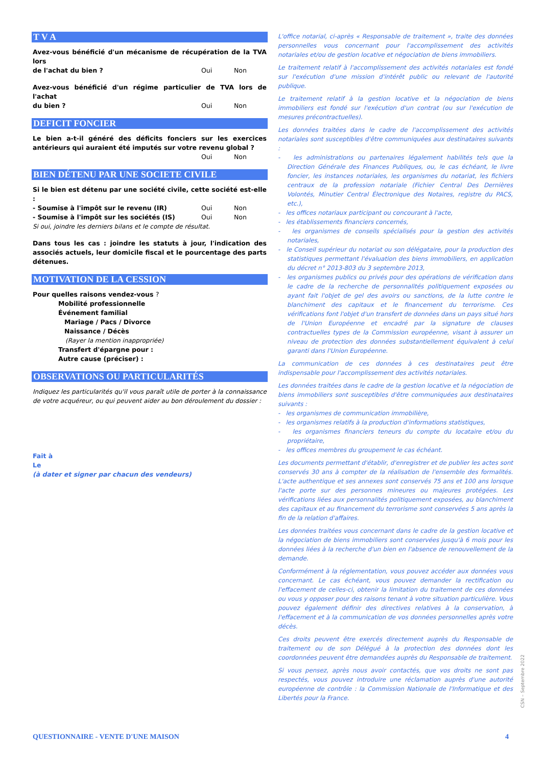T V A
Avez-vous bénéficié d'un mécanisme de récupération de la TVA lors
de l'achat du bien ? Oui Non
Avez-vous bénéficié d'un régime particulier de TVA lors de l'achat
du bien ? Oui Non
DEFICIT FONCIER
Le bien a-t-il généré des déficits fonciers sur les exercices antérieurs qui auraient été imputés sur votre revenu global ?
Oui Non
BIEN DÉTENU PAR UNE SOCIETE CIVILE
Si le bien est détenu par une société civile, cette société est-elle :
- Soumise à l'impôt sur le revenu (IR) Oui Non
- Soumise à l'impôt sur les sociétés (IS) Oui Non
Si oui, joindre les derniers bilans et le compte de résultat.
Dans tous les cas : joindre les statuts à jour, l'indication des associés actuels, leur domicile fiscal et le pourcentage des parts détenues.
MOTIVATION DE LA CESSION
Pour quelles raisons vendez-vous ?
Mobilité professionnelle
Événement familial
Mariage / Pacs / Divorce
Naissance / Décès
(Rayer la mention inappropriée)
Transfert d'épargne pour :
Autre cause (préciser) :
OBSERVATIONS OU PARTICULARITÉS
Indiquez les particularités qu'il vous paraît utile de porter à la connaissance de votre acquéreur, ou qui peuvent aider au bon déroulement du dossier :
Fait à
Le
(à dater et signer par chacun des vendeurs)
L'office notarial, ci-après « Responsable de traitement », traite des données personnelles vous concernant pour l'accomplissement des activités notariales et/ou de gestion locative et négociation de biens immobiliers.
Le traitement relatif à l'accomplissement des activités notariales est fondé sur l'exécution d'une mission d'intérêt public ou relevant de l'autorité publique.
Le traitement relatif à la gestion locative et la négociation de biens immobiliers est fondé sur l'exécution d'un contrat (ou sur l'exécution de mesures précontractuelles).
Les données traitées dans le cadre de l'accomplissement des activités notariales sont susceptibles d'être communiquées aux destinataires suivants :
- les administrations ou partenaires légalement habilités tels que la Direction Générale des Finances Publiques, ou, le cas échéant, le livre foncier, les instances notariales, les organismes du notariat, les fichiers centraux de la profession notariale (Fichier Central Des Dernières Volontés, Minutier Central Électronique des Notaires, registre du PACS, etc.),
- les offices notariaux participant ou concourant à l'acte,
- les établissements financiers concernés,
- les organismes de conseils spécialisés pour la gestion des activités notariales,
- le Conseil supérieur du notariat ou son délégataire, pour la production des statistiques permettant l'évaluation des biens immobiliers, en application du décret n° 2013-803 du 3 septembre 2013,
- les organismes publics ou privés pour des opérations de vérification dans le cadre de la recherche de personnalités politiquement exposées ou ayant fait l'objet de gel des avoirs ou sanctions, de la lutte contre le blanchiment des capitaux et le financement du terrorisme. Ces vérifications font l'objet d'un transfert de données dans un pays situé hors de l'Union Européenne et encadré par la signature de clauses contractuelles types de la Commission européenne, visant à assurer un niveau de protection des données substantiellement équivalent à celui garanti dans l'Union Européenne.
La communication de ces données à ces destinataires peut être indispensable pour l'accomplissement des activités notariales.
Les données traitées dans le cadre de la gestion locative et la négociation de biens immobiliers sont susceptibles d'être communiquées aux destinataires suivants :
- les organismes de communication immobilière,
- les organismes relatifs à la production d'informations statistiques,
- les organismes financiers teneurs du compte du locataire et/ou du propriétaire,
- les offices membres du groupement le cas échéant.
Les documents permettant d'établir, d'enregistrer et de publier les actes sont conservés 30 ans à compter de la réalisation de l'ensemble des formalités. L'acte authentique et ses annexes sont conservés 75 ans et 100 ans lorsque l'acte porte sur des personnes mineures ou majeures protégées. Les vérifications liées aux personnalités politiquement exposées, au blanchiment des capitaux et au financement du terrorisme sont conservées 5 ans après la fin de la relation d'affaires.
Les données traitées vous concernant dans le cadre de la gestion locative et la négociation de biens immobiliers sont conservées jusqu'à 6 mois pour les données liées à la recherche d'un bien en l'absence de renouvellement de la demande.
Conformément à la réglementation, vous pouvez accéder aux données vous concernant. Le cas échéant, vous pouvez demander la rectification ou l'effacement de celles-ci, obtenir la limitation du traitement de ces données ou vous y opposer pour des raisons tenant à votre situation particulière. Vous pouvez également définir des directives relatives à la conservation, à l'effacement et à la communication de vos données personnelles après votre décès.
Ces droits peuvent être exercés directement auprès du Responsable de traitement ou de son Délégué à la protection des données dont les coordonnées peuvent être demandées auprès du Responsable de traitement.
Si vous pensez, après nous avoir contactés, que vos droits ne sont pas respectés, vous pouvez introduire une réclamation auprès d'une autorité européenne de contrôle : la Commission Nationale de l'Informatique et des Libertés pour la France.
CSN – Septembre 2022
QUESTIONNAIRE - VENTE D'UNE MAISON 4